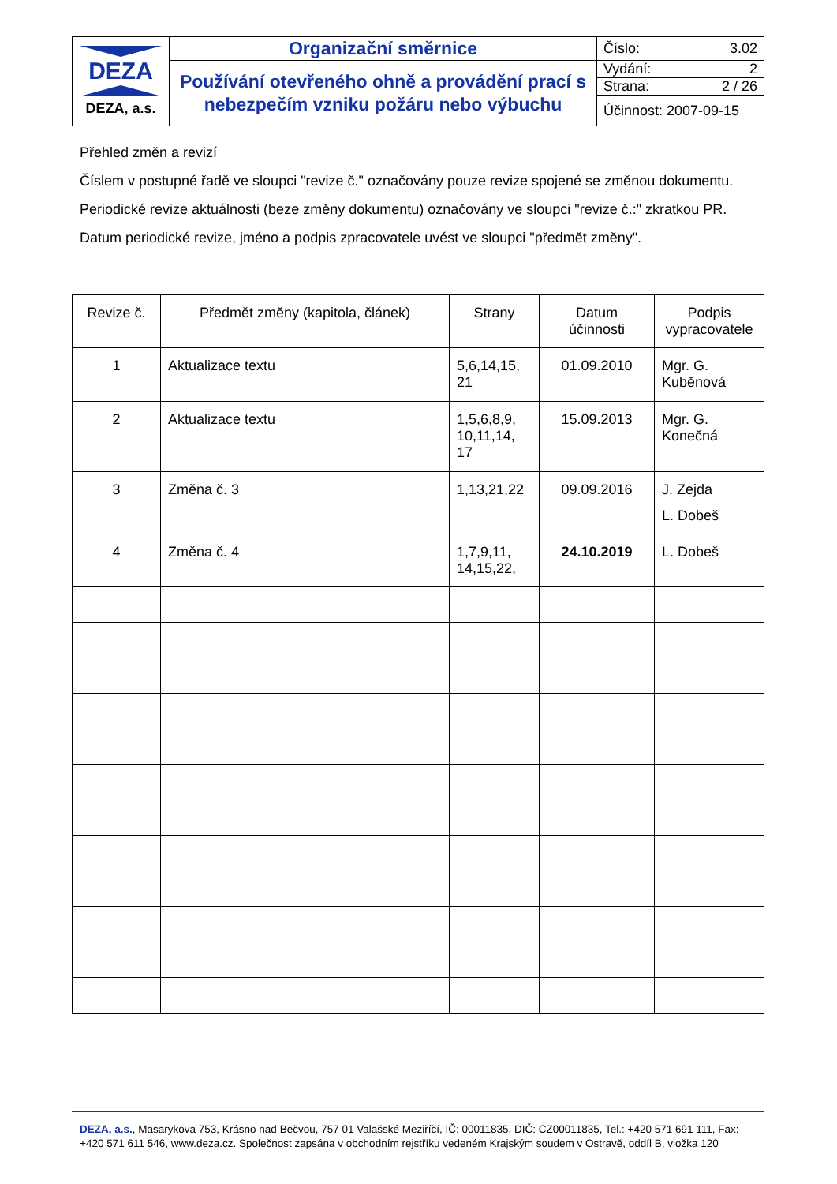| DEZA DEZA, a.s. | Organizační směrnice | Číslo: 3.02 |
| | Používání otevřeného ohně a provádění prací s nebezpečím vzniku požáru nebo výbuchu | Vydání: 2 |
| | | Strana: 2 / 26 |
| | | Účinnost: 2007-09-15 |
Přehled změn a revizí
Číslem v postupné řadě ve sloupci "revize č." označovány pouze revize spojené se změnou dokumentu.
Periodické revize aktuálnosti (beze změny dokumentu) označovány ve sloupci "revize č.:" zkratkou PR.
Datum periodické revize, jméno a podpis zpracovatele uvést ve sloupci "předmět změny".
| Revize č. | Předmět změny (kapitola, článek) | Strany | Datum účinnosti | Podpis vypracovatele |
| --- | --- | --- | --- | --- |
| 1 | Aktualizace textu | 5,6,14,15, 21 | 01.09.2010 | Mgr. G. Kuběnová |
| 2 | Aktualizace textu | 1,5,6,8,9, 10,11,14, 17 | 15.09.2013 | Mgr. G. Konečná |
| 3 | Změna č. 3 | 1,13,21,22 | 09.09.2016 | J. Zejda L. Dobeš |
| 4 | Změna č. 4 | 1,7,9,11, 14,15,22, | 24.10.2019 | L. Dobeš |
DEZA, a.s., Masarykova 753, Krásno nad Bečvou, 757 01 Valašské Meziříčí, IČ: 00011835, DIČ: CZ00011835, Tel.: +420 571 691 111, Fax: +420 571 611 546, www.deza.cz. Společnost zapsána v obchodním rejstříku vedeném Krajským soudem v Ostravě, oddíl B, vložka 120